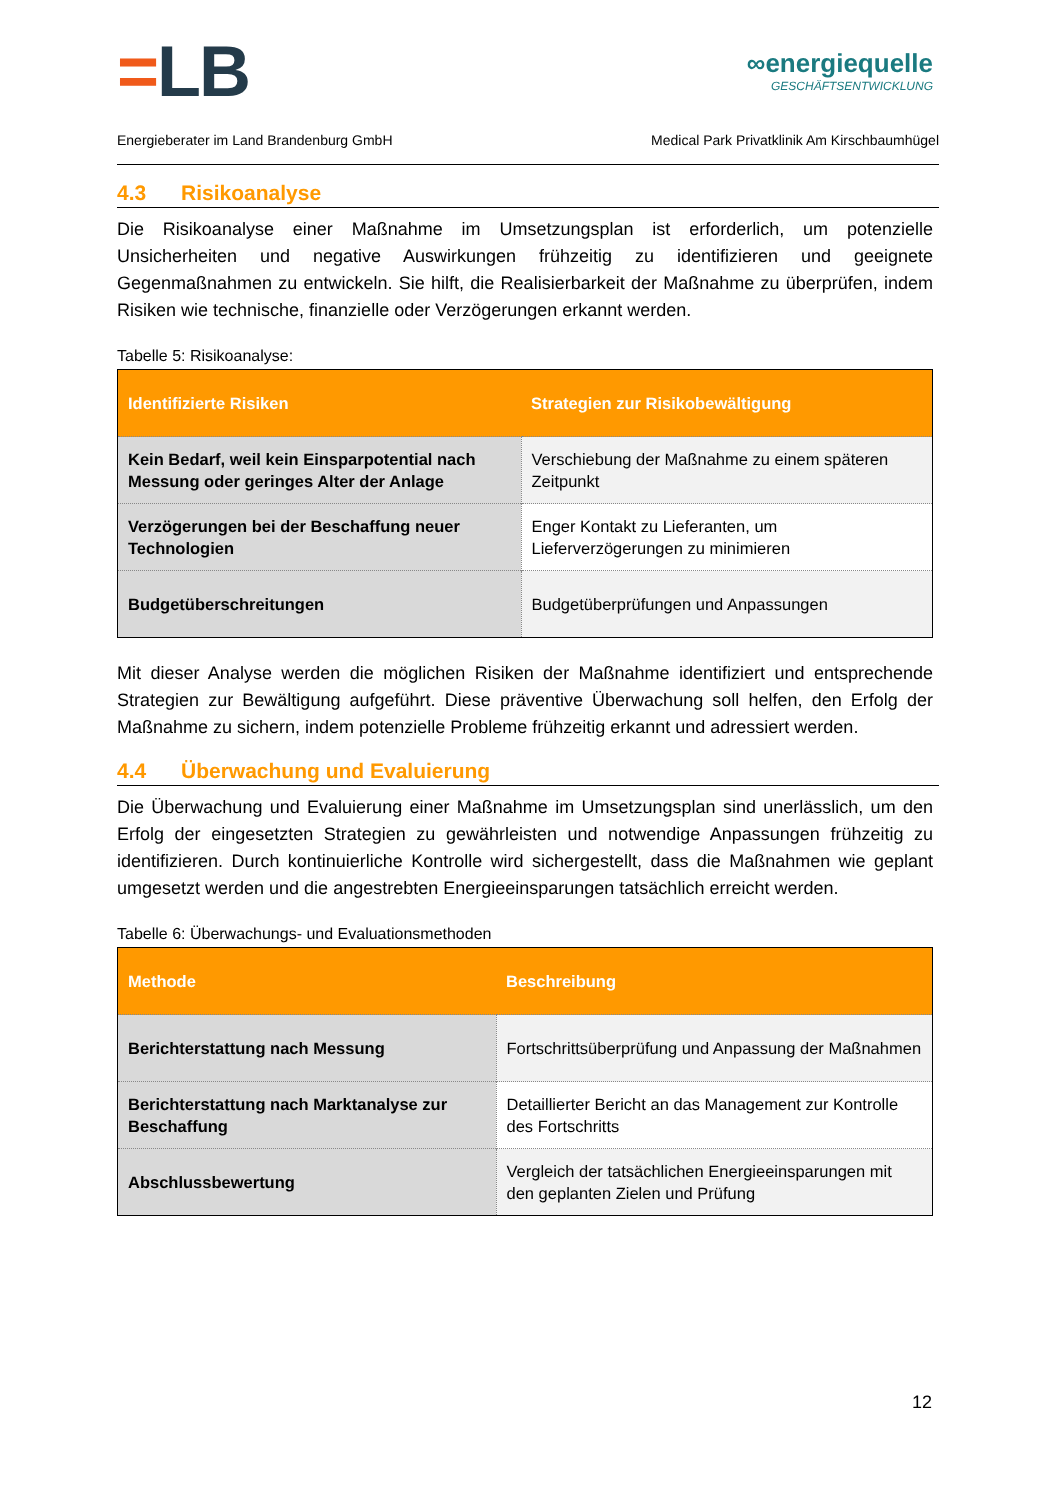=LB
∞energiequelle
GESCHÄFTSENTWICKLUNG
Energieberater im Land Brandenburg GmbH Medical Park Privatklinik Am Kirschbaumhügel
4.3 Risikoanalyse
Die Risikoanalyse einer Maßnahme im Umsetzungsplan ist erforderlich, um potenzielle Unsicherheiten und negative Auswirkungen frühzeitig zu identifizieren und geeignete Gegenmaßnahmen zu entwickeln. Sie hilft, die Realisierbarkeit der Maßnahme zu überprüfen, indem Risiken wie technische, finanzielle oder Verzögerungen erkannt werden.
Tabelle 5: Risikoanalyse:
| Identifizierte Risiken | Strategien zur Risikobewältigung |
| --- | --- |
| Kein Bedarf, weil kein Einsparpotential nach Messung oder geringes Alter der Anlage | Verschiebung der Maßnahme zu einem späteren Zeitpunkt |
| Verzögerungen bei der Beschaffung neuer Technologien | Enger Kontakt zu Lieferanten, um Lieferverzögerungen zu minimieren |
| Budgetüberschreitungen | Budgetüberprüfungen und Anpassungen |
Mit dieser Analyse werden die möglichen Risiken der Maßnahme identifiziert und entsprechende Strategien zur Bewältigung aufgeführt. Diese präventive Überwachung soll helfen, den Erfolg der Maßnahme zu sichern, indem potenzielle Probleme frühzeitig erkannt und adressiert werden.
4.4 Überwachung und Evaluierung
Die Überwachung und Evaluierung einer Maßnahme im Umsetzungsplan sind unerlässlich, um den Erfolg der eingesetzten Strategien zu gewährleisten und notwendige Anpassungen frühzeitig zu identifizieren. Durch kontinuierliche Kontrolle wird sichergestellt, dass die Maßnahmen wie geplant umgesetzt werden und die angestrebten Energieeinsparungen tatsächlich erreicht werden.
Tabelle 6: Überwachungs- und Evaluationsmethoden
| Methode | Beschreibung |
| --- | --- |
| Berichterstattung nach Messung | Fortschrittsüberprüfung und Anpassung der Maßnahmen |
| Berichterstattung nach Marktanalyse zur Beschaffung | Detaillierter Bericht an das Management zur Kontrolle des Fortschritts |
| Abschlussbewertung | Vergleich der tatsächlichen Energieeinsparungen mit den geplanten Zielen und Prüfung |
12